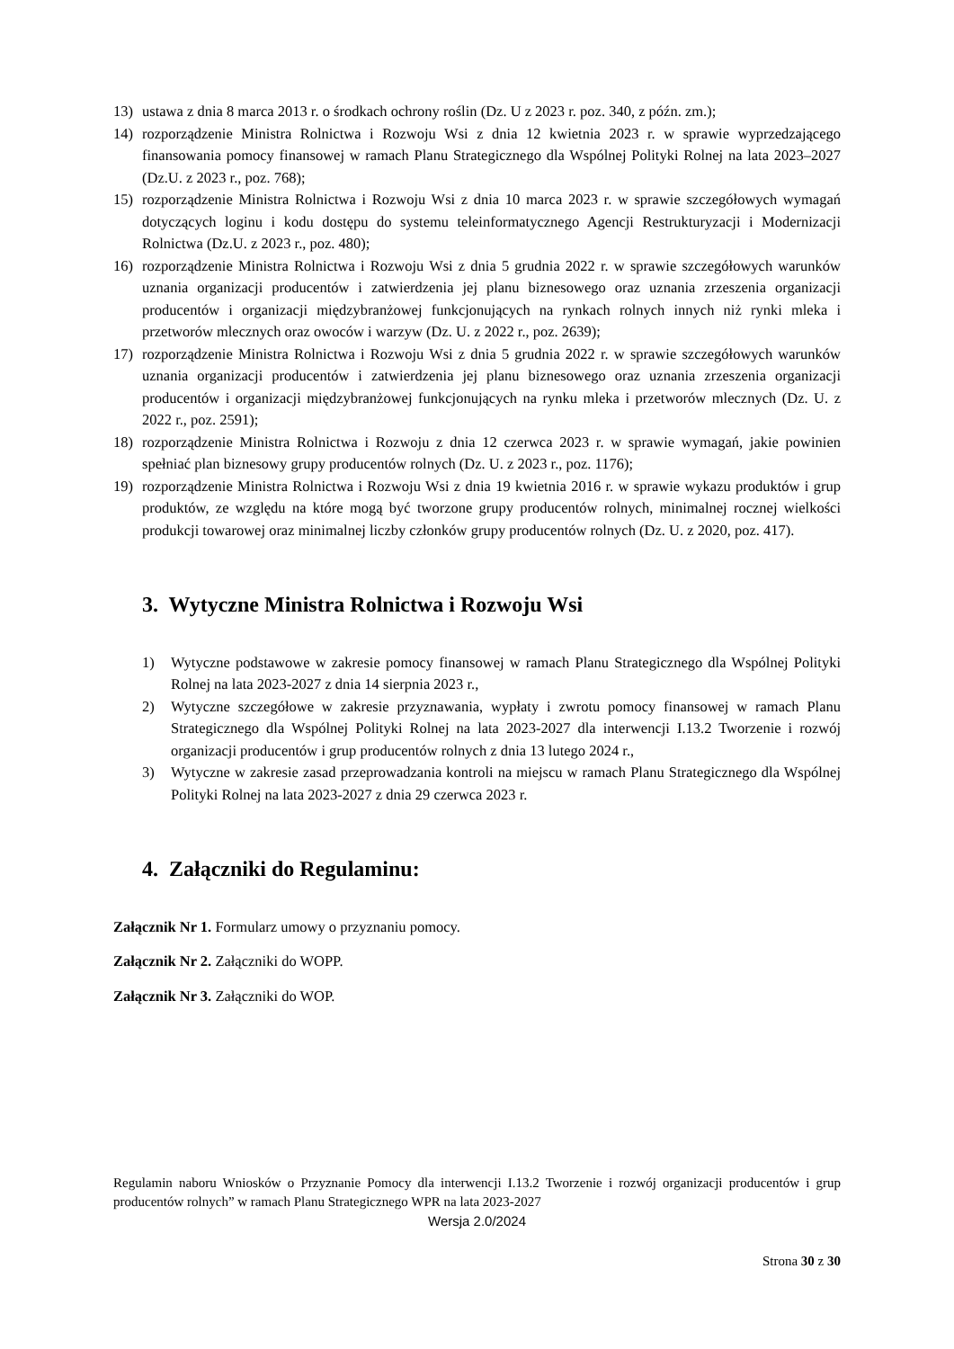13) ustawa z dnia 8 marca 2013 r. o środkach ochrony roślin (Dz. U z 2023 r. poz. 340, z późn. zm.);
14) rozporządzenie Ministra Rolnictwa i Rozwoju Wsi z dnia 12 kwietnia 2023 r. w sprawie wyprzedzającego finansowania pomocy finansowej w ramach Planu Strategicznego dla Wspólnej Polityki Rolnej na lata 2023–2027 (Dz.U. z 2023 r., poz. 768);
15) rozporządzenie Ministra Rolnictwa i Rozwoju Wsi z dnia 10 marca 2023 r. w sprawie szczegółowych wymagań dotyczących loginu i kodu dostępu do systemu teleinformatycznego Agencji Restrukturyzacji i Modernizacji Rolnictwa (Dz.U. z 2023 r., poz. 480);
16) rozporządzenie Ministra Rolnictwa i Rozwoju Wsi z dnia 5 grudnia 2022 r. w sprawie szczegółowych warunków uznania organizacji producentów i zatwierdzenia jej planu biznesowego oraz uznania zrzeszenia organizacji producentów i organizacji międzybranżowej funkcjonujących na rynkach rolnych innych niż rynki mleka i przetworów mlecznych oraz owoców i warzyw (Dz. U. z 2022 r., poz. 2639);
17) rozporządzenie Ministra Rolnictwa i Rozwoju Wsi z dnia 5 grudnia 2022 r. w sprawie szczegółowych warunków uznania organizacji producentów i zatwierdzenia jej planu biznesowego oraz uznania zrzeszenia organizacji producentów i organizacji międzybranżowej funkcjonujących na rynku mleka i przetworów mlecznych (Dz. U. z 2022 r., poz. 2591);
18) rozporządzenie Ministra Rolnictwa i Rozwoju z dnia 12 czerwca 2023 r. w sprawie wymagań, jakie powinien spełniać plan biznesowy grupy producentów rolnych (Dz. U. z 2023 r., poz. 1176);
19) rozporządzenie Ministra Rolnictwa i Rozwoju Wsi z dnia 19 kwietnia 2016 r. w sprawie wykazu produktów i grup produktów, ze względu na które mogą być tworzone grupy producentów rolnych, minimalnej rocznej wielkości produkcji towarowej oraz minimalnej liczby członków grupy producentów rolnych (Dz. U. z 2020, poz. 417).
3. Wytyczne Ministra Rolnictwa i Rozwoju Wsi
1) Wytyczne podstawowe w zakresie pomocy finansowej w ramach Planu Strategicznego dla Wspólnej Polityki Rolnej na lata 2023-2027 z dnia 14 sierpnia 2023 r.,
2) Wytyczne szczegółowe w zakresie przyznawania, wypłaty i zwrotu pomocy finansowej w ramach Planu Strategicznego dla Wspólnej Polityki Rolnej na lata 2023-2027 dla interwencji I.13.2 Tworzenie i rozwój organizacji producentów i grup producentów rolnych z dnia 13 lutego 2024 r.,
3) Wytyczne w zakresie zasad przeprowadzania kontroli na miejscu w ramach Planu Strategicznego dla Wspólnej Polityki Rolnej na lata 2023-2027 z dnia 29 czerwca 2023 r.
4. Załączniki do Regulaminu:
Załącznik Nr 1. Formularz umowy o przyznaniu pomocy.
Załącznik Nr 2. Załączniki do WOPP.
Załącznik Nr 3. Załączniki do WOP.
Regulamin naboru Wniosków o Przyznanie Pomocy dla interwencji I.13.2 Tworzenie i rozwój organizacji producentów i grup producentów rolnych” w ramach Planu Strategicznego WPR na lata 2023-2027
Wersja 2.0/2024
Strona 30 z 30